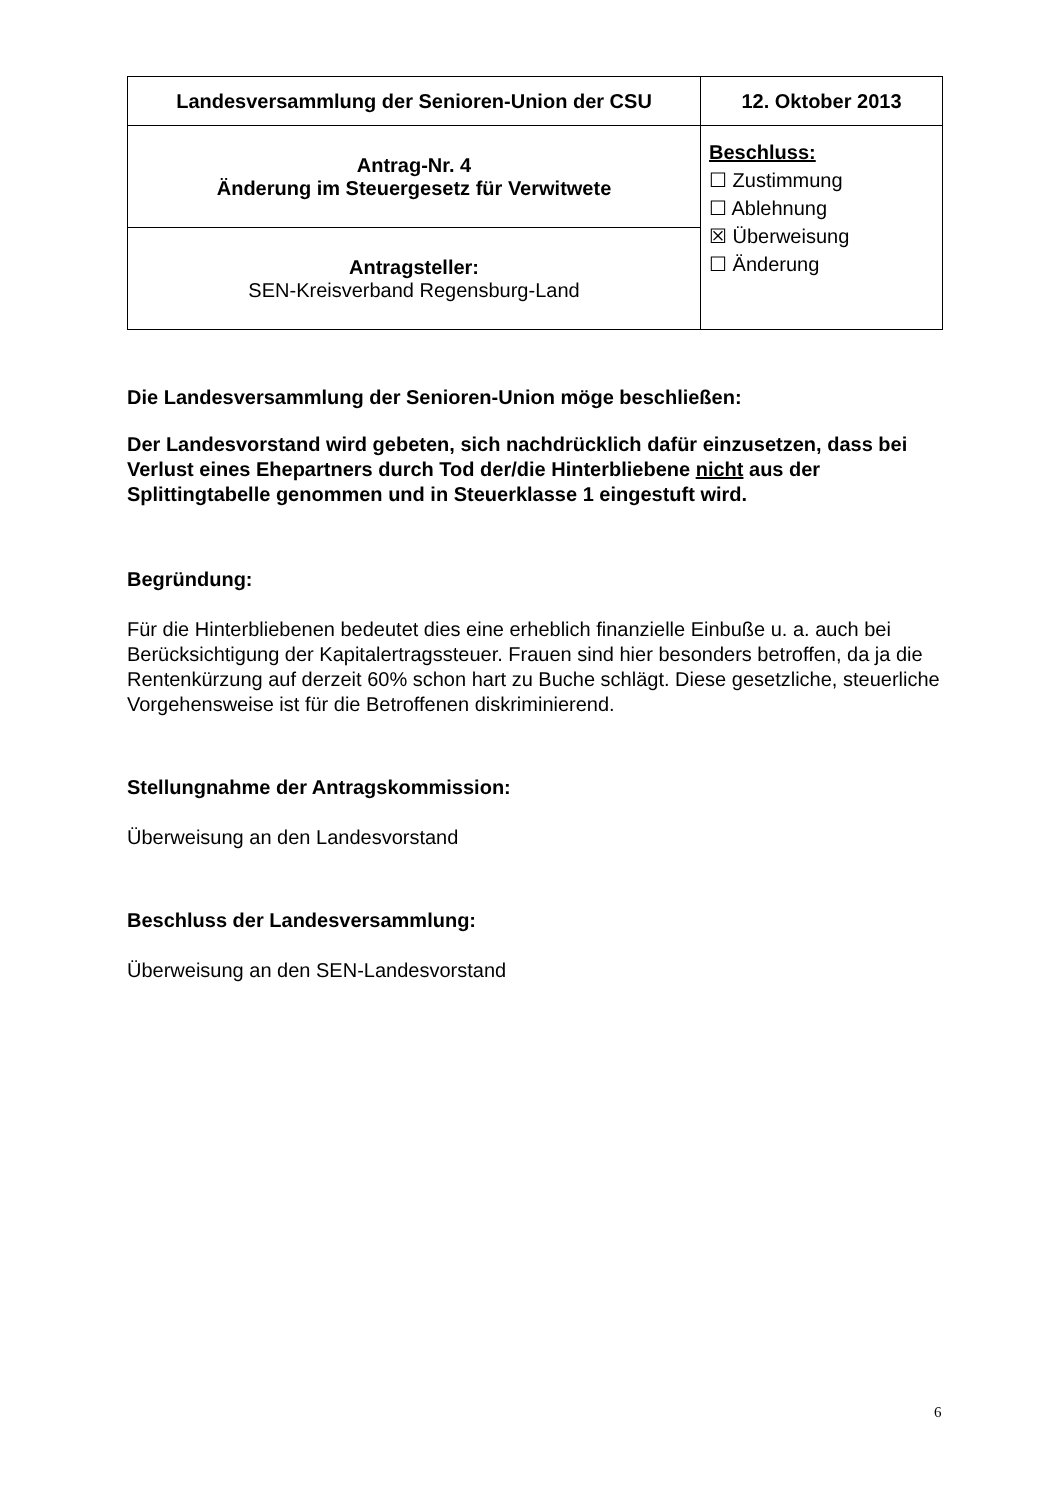| Landesversammlung der Senioren-Union der CSU | 12. Oktober 2013 |
| Antrag-Nr. 4 Änderung im Steuergesetz für Verwitwete | Beschluss: ☐ Zustimmung ☐ Ablehnung ☒ Überweisung ☐ Änderung |
| Antragsteller: SEN-Kreisverband Regensburg-Land | |
Die Landesversammlung der Senioren-Union möge beschließen:
Der Landesvorstand wird gebeten, sich nachdrücklich dafür einzusetzen, dass bei Verlust eines Ehepartners durch Tod der/die Hinterbliebene nicht aus der Splittingtabelle genommen und in Steuerklasse 1 eingestuft wird.
Begründung:
Für die Hinterbliebenen bedeutet dies eine erheblich finanzielle Einbuße u. a. auch bei Berücksichtigung der Kapitalertragssteuer. Frauen sind hier besonders betroffen, da ja die Rentenkürzung auf derzeit 60% schon hart zu Buche schlägt. Diese gesetzliche, steuerliche Vorgehensweise ist für die Betroffenen diskriminierend.
Stellungnahme der Antragskommission:
Überweisung an den Landesvorstand
Beschluss der Landesversammlung:
Überweisung an den SEN-Landesvorstand
6